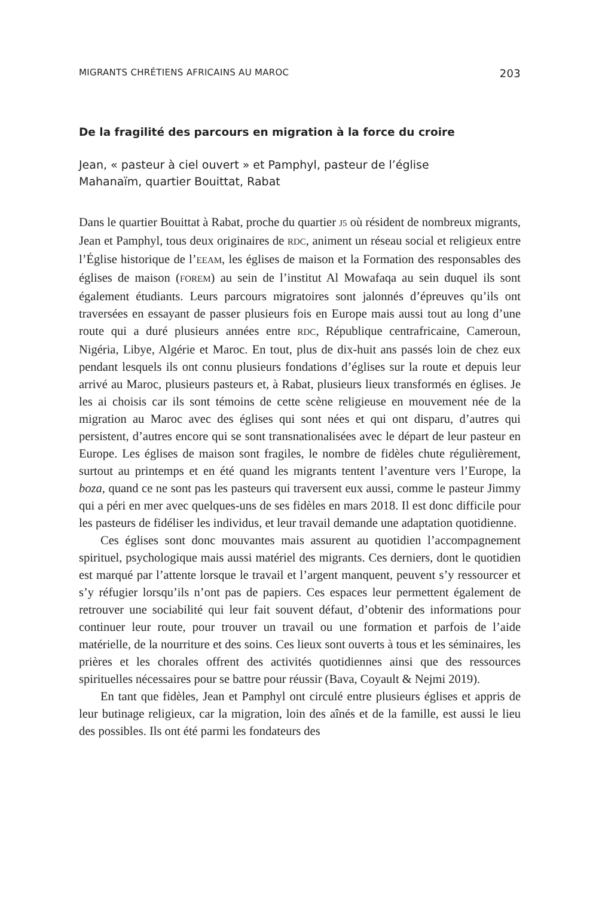MIGRANTS CHRÉTIENS AFRICAINS AU MAROC 203
De la fragilité des parcours en migration à la force du croire
Jean, « pasteur à ciel ouvert » et Pamphyl, pasteur de l’église
Mahanaïm, quartier Bouittat, Rabat
Dans le quartier Bouittat à Rabat, proche du quartier J5 où résident de nombreux migrants, Jean et Pamphyl, tous deux originaires de RDC, animent un réseau social et religieux entre l’Église historique de l’EEAM, les églises de maison et la Formation des responsables des églises de maison (FOREM) au sein de l’institut Al Mowafaqa au sein duquel ils sont également étudiants. Leurs parcours migratoires sont jalonnés d’épreuves qu’ils ont traversées en essayant de passer plusieurs fois en Europe mais aussi tout au long d’une route qui a duré plusieurs années entre RDC, République centrafricaine, Cameroun, Nigéria, Libye, Algérie et Maroc. En tout, plus de dix-huit ans passés loin de chez eux pendant lesquels ils ont connu plusieurs fondations d’églises sur la route et depuis leur arrivé au Maroc, plusieurs pasteurs et, à Rabat, plusieurs lieux transformés en églises. Je les ai choisis car ils sont témoins de cette scène religieuse en mouvement née de la migration au Maroc avec des églises qui sont nées et qui ont disparu, d’autres qui persistent, d’autres encore qui se sont transnationalisées avec le départ de leur pasteur en Europe. Les églises de maison sont fragiles, le nombre de fidèles chute régulièrement, surtout au printemps et en été quand les migrants tentent l’aventure vers l’Europe, la boza, quand ce ne sont pas les pasteurs qui traversent eux aussi, comme le pasteur Jimmy qui a péri en mer avec quelques-uns de ses fidèles en mars 2018. Il est donc difficile pour les pasteurs de fidéliser les individus, et leur travail demande une adaptation quotidienne.
Ces églises sont donc mouvantes mais assurent au quotidien l’accompagnement spirituel, psychologique mais aussi matériel des migrants. Ces derniers, dont le quotidien est marqué par l’attente lorsque le travail et l’argent manquent, peuvent s’y ressourcer et s’y réfugier lorsqu’ils n’ont pas de papiers. Ces espaces leur permettent également de retrouver une sociabilité qui leur fait souvent défaut, d’obtenir des informations pour continuer leur route, pour trouver un travail ou une formation et parfois de l’aide matérielle, de la nourriture et des soins. Ces lieux sont ouverts à tous et les séminaires, les prières et les chorales offrent des activités quotidiennes ainsi que des ressources spirituelles nécessaires pour se battre pour réussir (Bava, Coyault & Nejmi 2019).
En tant que fidèles, Jean et Pamphyl ont circulé entre plusieurs églises et appris de leur butinage religieux, car la migration, loin des aînés et de la famille, est aussi le lieu des possibles. Ils ont été parmi les fondateurs des